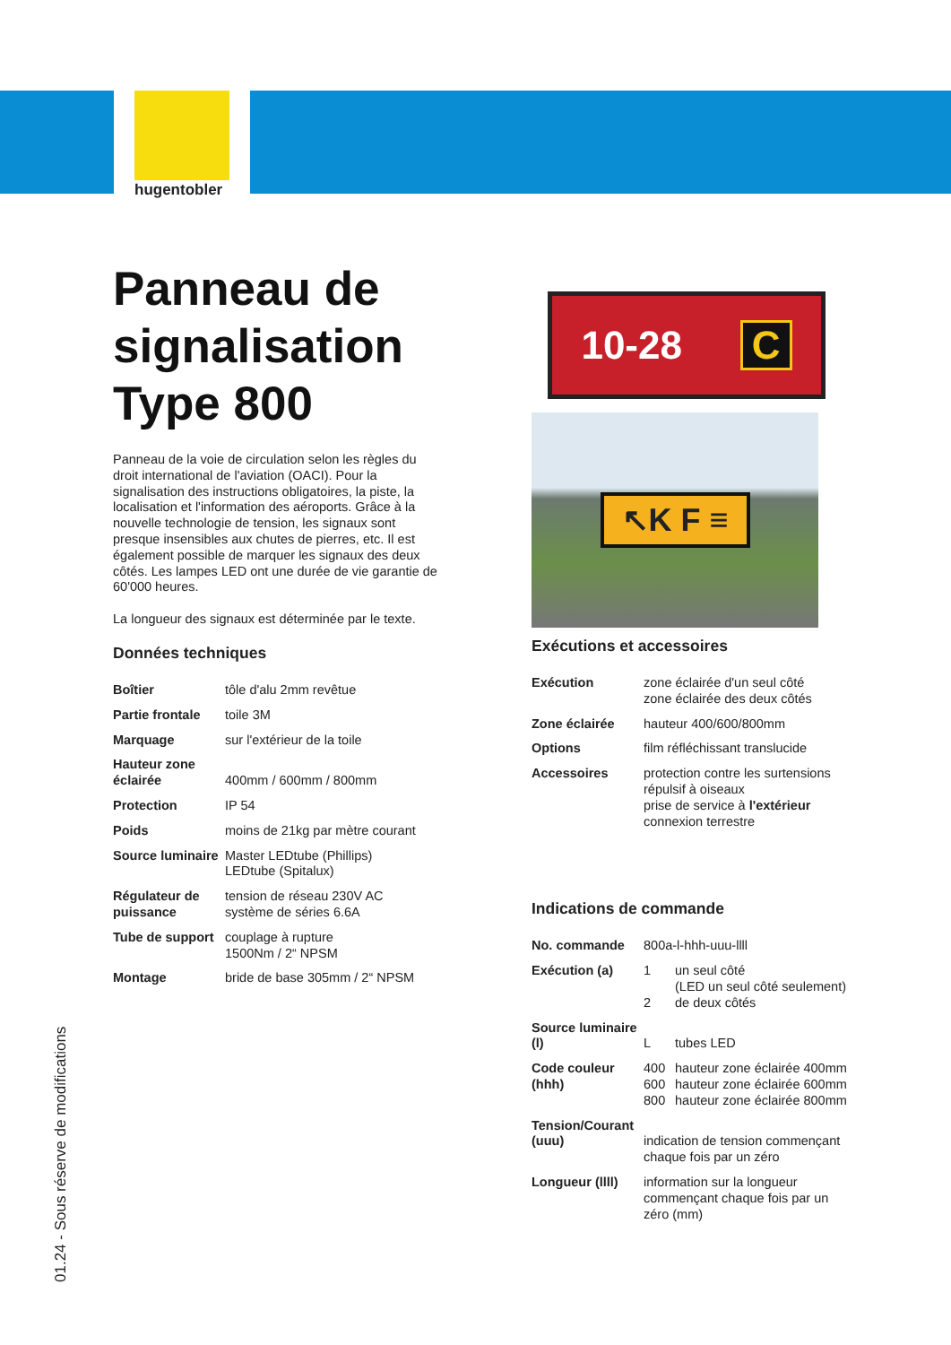hugentobler
Panneau de signalisation Type 800
Panneau de la voie de circulation selon les règles du droit international de l'aviation (OACI). Pour la signalisation des instructions obligatoires, la piste, la localisation et l'information des aéroports. Grâce à la nouvelle technologie de tension, les signaux sont presque insensibles aux chutes de pierres, etc. Il est également possible de marquer les signaux des deux côtés. Les lampes LED ont une durée de vie garantie de 60'000 heures.
La longueur des signaux est déterminée par le texte.
Données techniques
| Boîtier | tôle d'alu 2mm revêtue |
| Partie frontale | toile 3M |
| Marquage | sur l'extérieur de la toile |
| Hauteur zone éclairée | 400mm / 600mm / 800mm |
| Protection | IP 54 |
| Poids | moins de 21kg par mètre courant |
| Source luminaire | Master LEDtube (Phillips) LEDtube (Spitalux) |
| Régulateur de puissance | tension de réseau 230V AC système de séries 6.6A |
| Tube de support | couplage à rupture 1500Nm / 2“ NPSM |
| Montage | bride de base 305mm / 2“ NPSM |
10-28 C
↖K F ≡
Exécutions et accessoires
| Exécution | zone éclairée d'un seul côté zone éclairée des deux côtés |
| Zone éclairée | hauteur 400/600/800mm |
| Options | film réfléchissant translucide |
| Accessoires | protection contre les surtensions répulsif à oiseaux prise de service à l'extérieur connexion terrestre |
Indications de commande
| No. commande | 800a-l-hhh-uuu-llll | |
| Exécution (a) | 1 2 | un seul côté (LED un seul côté seulement) de deux côtés |
| Source luminaire (l) | L | tubes LED |
| Code couleur (hhh) | 400 600 800 | hauteur zone éclairée 400mm hauteur zone éclairée 600mm hauteur zone éclairée 800mm |
| Tension/Courant (uuu) | indication de tension commençant chaque fois par un zéro | |
| Longueur (llll) | information sur la longueur commençant chaque fois par un zéro (mm) | |
01.24 - Sous réserve de modifications